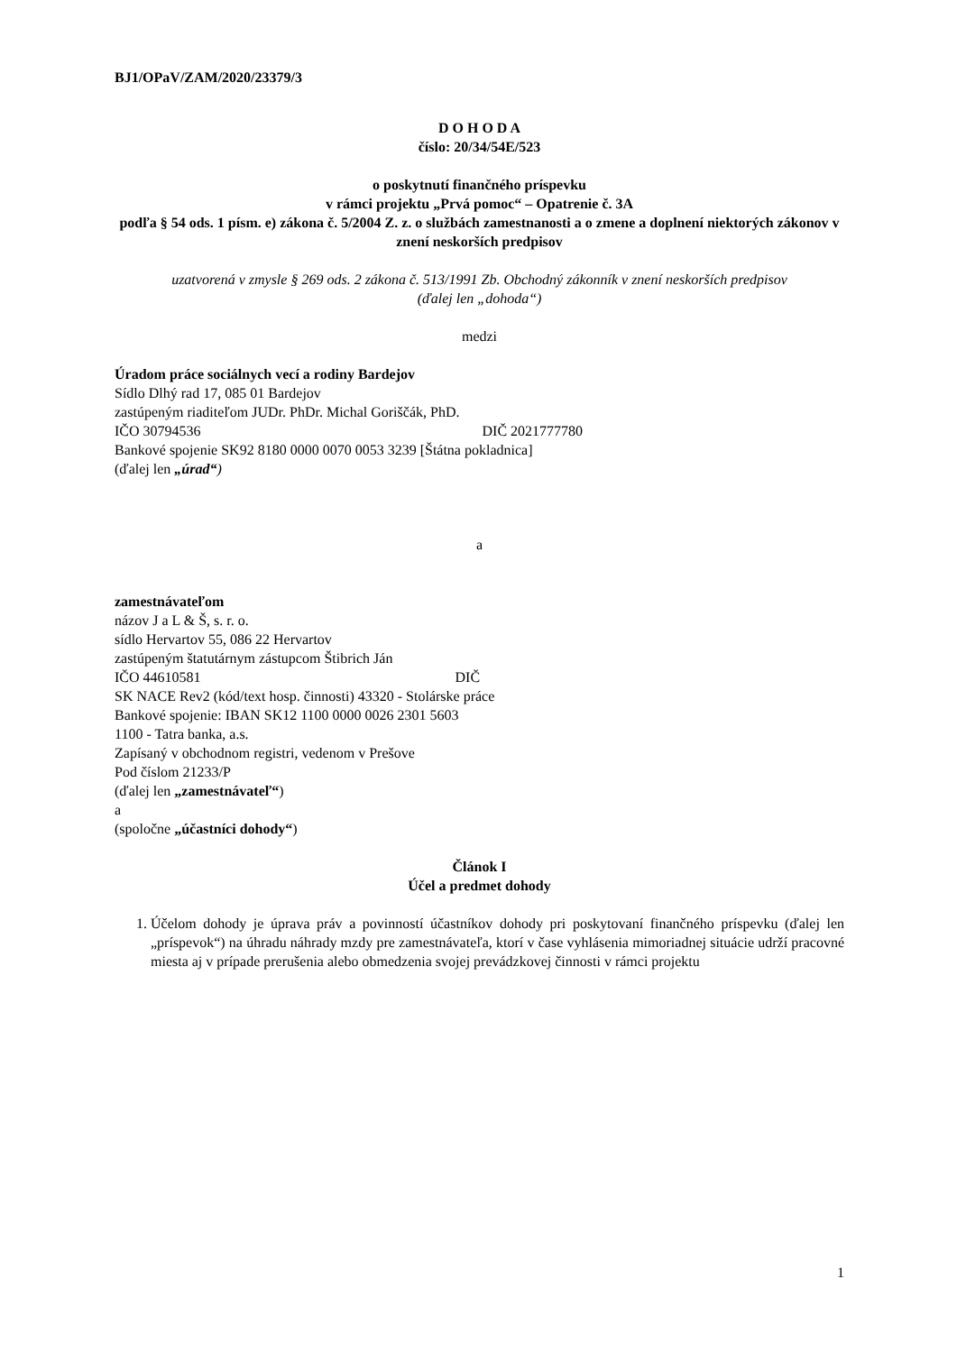BJ1/OPaV/ZAM/2020/23379/3
D O H O D A
číslo: 20/34/54E/523
o poskytnutí finančného príspevku
v rámci projektu „Prvá pomoc“ – Opatrenie č. 3A
podľa § 54 ods. 1 písm. e) zákona č. 5/2004 Z. z. o službách zamestnanosti a o zmene a doplnení niektorých zákonov v znení neskorších predpisov
uzatvorená v zmysle § 269 ods. 2 zákona č. 513/1991 Zb. Obchodný zákonník v znení neskorších predpisov
(ďalej len „dohoda“)
medzi
Úradom práce sociálnych vecí a rodiny Bardejov
Sídlo Dlhý rad 17, 085 01 Bardejov
zastúpeným riaditeľom JUDr. PhDr. Michal Goriščák, PhD.
IČO 30794536 DIČ 2021777780
Bankové spojenie SK92 8180 0000 0070 0053 3239 [Štátna pokladnica]
(ďalej len „úrad“)
a
zamestnávateľom
názov J a L & Š, s. r. o.
sídlo Hervartov 55, 086 22 Hervartov
zastúpeným štatutárnym zástupcom Štibrich Ján
IČO 44610581 DIČ
SK NACE Rev2 (kód/text hosp. činnosti) 43320 - Stolárske práce
Bankové spojenie: IBAN SK12 1100 0000 0026 2301 5603
1100 - Tatra banka, a.s.
Zapísaný v obchodnom registri, vedenom v Prešove
Pod číslom 21233/P
(ďalej len „zamestnávateľ“)
a
(spoločne „účastníci dohody“)
Článok I
Účel a predmet dohody
1. Účelom dohody je úprava práv a povinností účastníkov dohody pri poskytovaní finančného príspevku (ďalej len „príspevok“) na úhradu náhrady mzdy pre zamestnávateľa, ktorí v čase vyhlásenia mimoriadnej situácie udrží pracovné miesta aj v prípade prerušenia alebo obmedzenia svojej prevádzkovej činnosti v rámci projektu
1